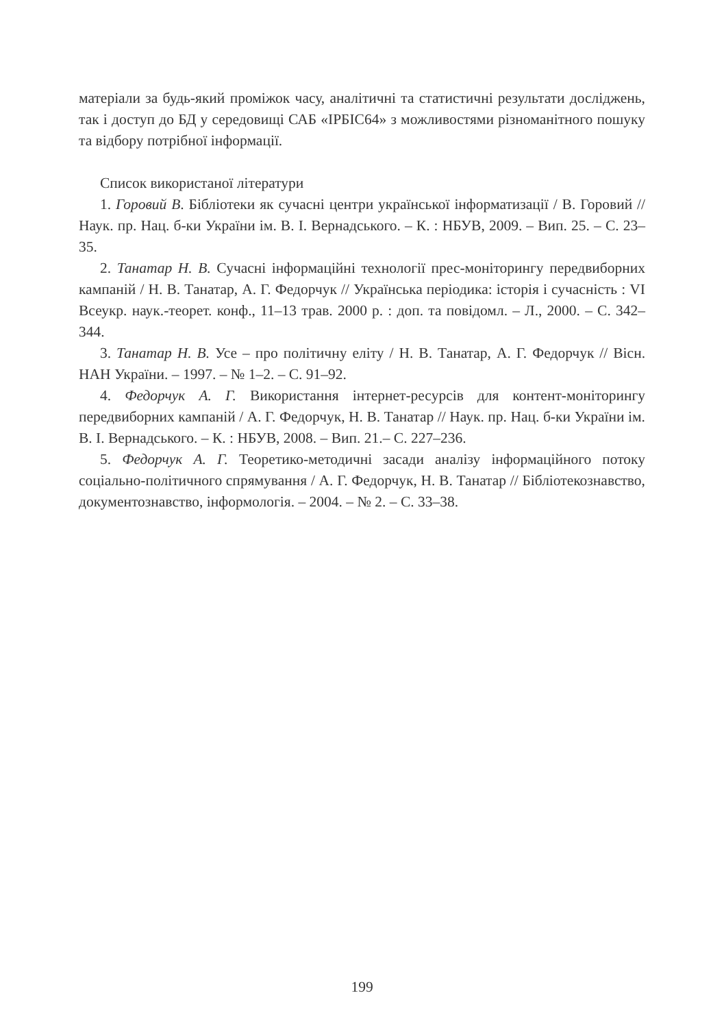матеріали за будь-який проміжок часу, аналітичні та статистичні результати досліджень, так і доступ до БД у середовищі САБ «ІРБІС64» з можливостями різноманітного пошуку та відбору потрібної інформації.
Список використаної літератури
1. Горовий В. Бібліотеки як сучасні центри української інформатизації / В. Горовий // Наук. пр. Нац. б-ки України ім. В. І. Вернадського. – К. : НБУВ, 2009. – Вип. 25. – С. 23–35.
2. Танатар Н. В. Сучасні інформаційні технології прес-моніторингу передвиборних кампаній / Н. В. Танатар, А. Г. Федорчук // Українська періодика: історія і сучасність : VI Всеукр. наук.-теорет. конф., 11–13 трав. 2000 р. : доп. та повідомл. – Л., 2000. – С. 342–344.
3. Танатар Н. В. Усе – про політичну еліту / Н. В. Танатар, А. Г. Федорчук // Вісн. НАН України. – 1997. – № 1–2. – С. 91–92.
4. Федорчук А. Г. Використання інтернет-ресурсів для контент-моніторингу передвиборних кампаній / А. Г. Федорчук, Н. В. Танатар // Наук. пр. Нац. б-ки України ім. В. І. Вернадського. – К. : НБУВ, 2008. – Вип. 21.– С. 227–236.
5. Федорчук А. Г. Теоретико-методичні засади аналізу інформаційного потоку соціально-політичного спрямування / А. Г. Федорчук, Н. В. Танатар // Бібліотекознавство, документознавство, інформологія. – 2004. – № 2. – С. 33–38.
199